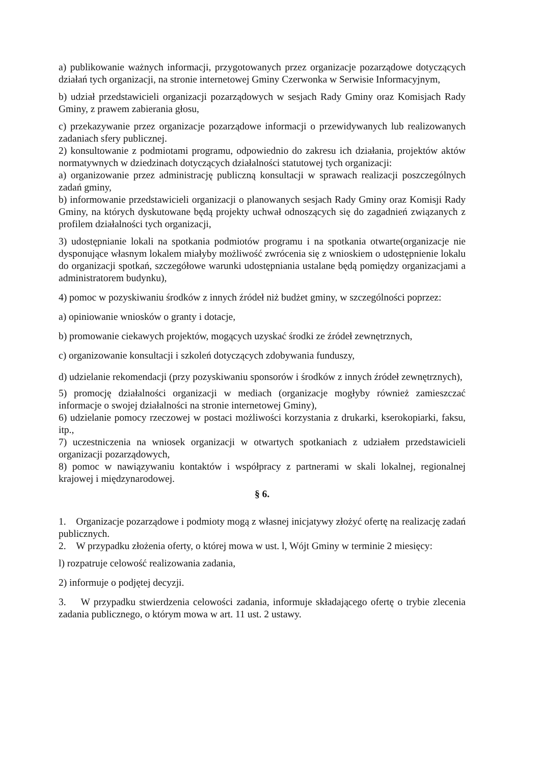a) publikowanie ważnych informacji, przygotowanych przez organizacje pozarządowe dotyczących działań tych organizacji, na stronie internetowej Gminy Czerwonka w Serwisie Informacyjnym,
b) udział przedstawicieli organizacji pozarządowych w sesjach Rady Gminy oraz Komisjach Rady Gminy, z prawem zabierania głosu,
c) przekazywanie przez organizacje pozarządowe informacji o przewidywanych lub realizowanych zadaniach sfery publicznej.
2) konsultowanie z podmiotami programu, odpowiednio do zakresu ich działania, projektów aktów normatywnych w dziedzinach dotyczących działalności statutowej tych organizacji:
a) organizowanie przez administrację publiczną konsultacji w sprawach realizacji poszczególnych zadań gminy,
b) informowanie przedstawicieli organizacji o planowanych sesjach Rady Gminy oraz Komisji Rady Gminy, na których dyskutowane będą projekty uchwał odnoszących się do zagadnień związanych z profilem działalności tych organizacji,
3) udostępnianie lokali na spotkania podmiotów programu i na spotkania otwarte(organizacje nie dysponujące własnym lokalem miałyby możliwość zwrócenia się z wnioskiem o udostępnienie lokalu do organizacji spotkań, szczegółowe warunki udostępniania ustalane będą pomiędzy organizacjami a administratorem budynku),
4) pomoc w pozyskiwaniu środków z innych źródeł niż budżet gminy, w szczególności poprzez:
a) opiniowanie wniosków o granty i dotacje,
b) promowanie ciekawych projektów, mogących uzyskać środki ze źródeł zewnętrznych,
c) organizowanie konsultacji i szkoleń dotyczących zdobywania funduszy,
d) udzielanie rekomendacji (przy pozyskiwaniu sponsorów i środków z innych źródeł zewnętrznych),
5) promocję działalności organizacji w mediach (organizacje mogłyby również zamieszczać informacje o swojej działalności na stronie internetowej Gminy),
6) udzielanie pomocy rzeczowej w postaci możliwości korzystania z drukarki, kserokopiarki, faksu, itp.,
7) uczestniczenia na wniosek organizacji w otwartych spotkaniach z udziałem przedstawicieli organizacji pozarządowych,
8) pomoc w nawiązywaniu kontaktów i współpracy z partnerami w skali lokalnej, regionalnej krajowej i międzynarodowej.
§ 6.
1. Organizacje pozarządowe i podmioty mogą z własnej inicjatywy złożyć ofertę na realizację zadań publicznych.
2. W przypadku złożenia oferty, o której mowa w ust. l, Wójt Gminy w terminie 2 miesięcy:
l) rozpatruje celowość realizowania zadania,
2) informuje o podjętej decyzji.
3. W przypadku stwierdzenia celowości zadania, informuje składającego ofertę o trybie zlecenia zadania publicznego, o którym mowa w art. 11 ust. 2 ustawy.